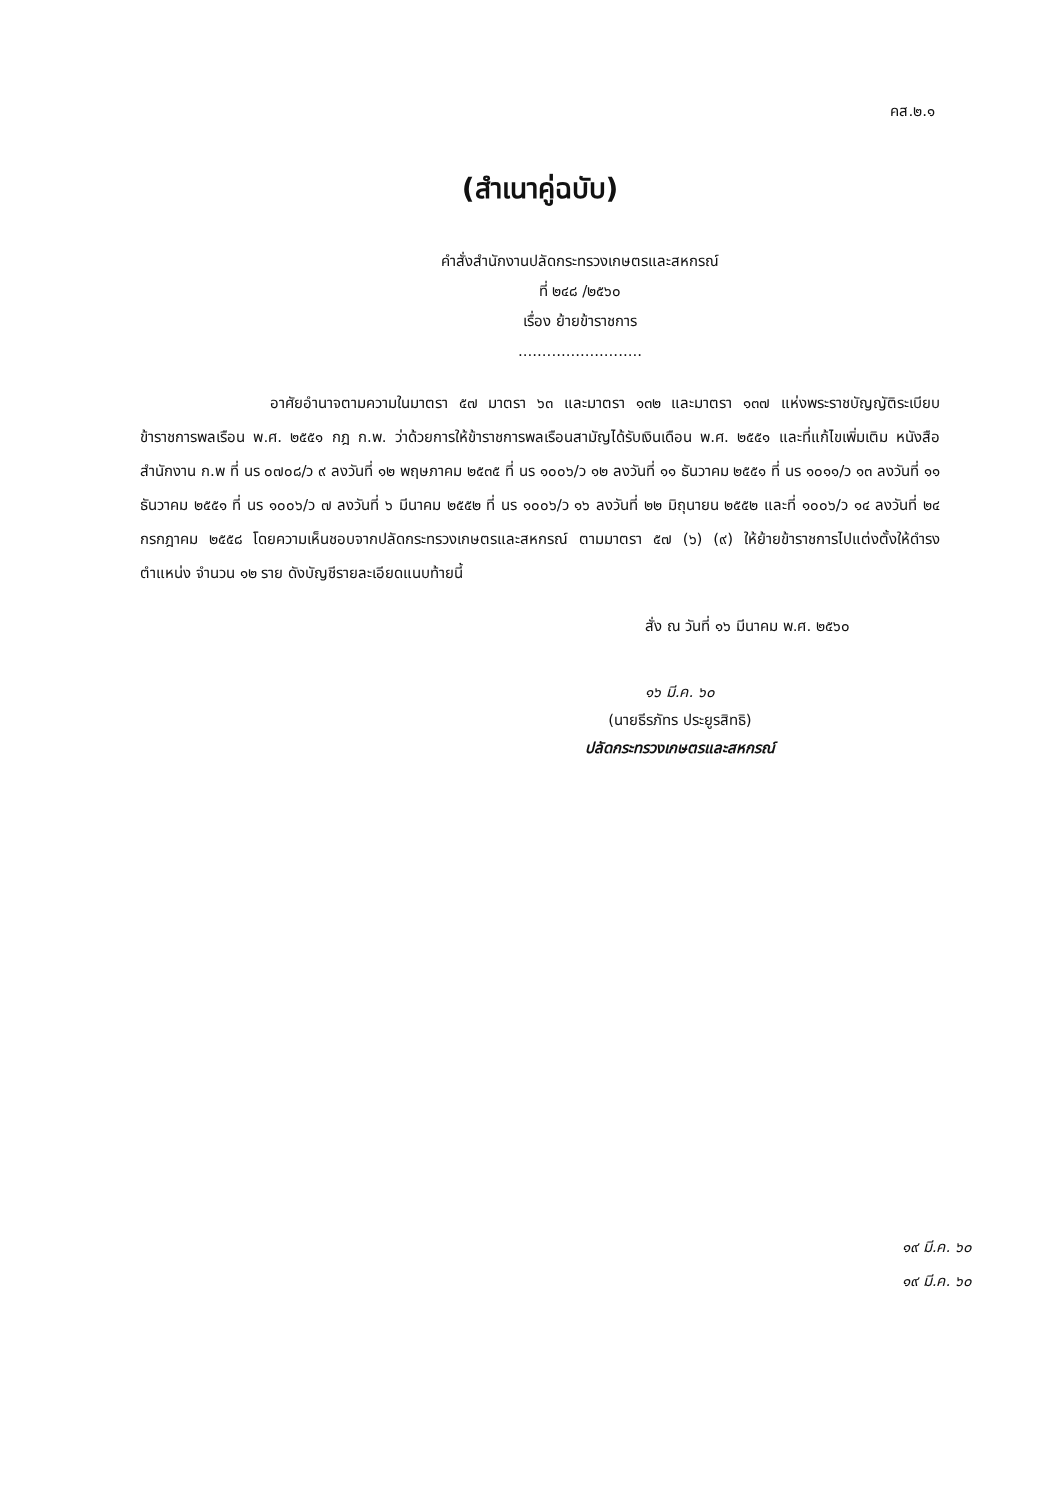คส.๒.๑
(สำเนาคู่ฉบับ)
คำสั่งสำนักงานปลัดกระทรวงเกษตรและสหกรณ์
ที่ ๒๔๘ /๒๕๖๐
เรื่อง ย้ายข้าราชการ
..........................
อาศัยอำนาจตามความในมาตรา ๕๗ มาตรา ๖๓ และมาตรา ๑๓๒ และมาตรา ๑๓๗ แห่งพระราชบัญญัติระเบียบข้าราชการพลเรือน พ.ศ. ๒๕๕๑ กฎ ก.พ. ว่าด้วยการให้ข้าราชการพลเรือนสามัญได้รับเงินเดือน พ.ศ. ๒๕๕๑ และที่แก้ไขเพิ่มเติม หนังสือสำนักงาน ก.พ ที่ นร ๐๗๐๘/ว ๙ ลงวันที่ ๑๒ พฤษภาคม ๒๕๓๕ ที่ นร ๑๐๐๖/ว ๑๒ ลงวันที่ ๑๑ ธันวาคม ๒๕๕๑ ที่ นร ๑๐๑๑/ว ๑๓ ลงวันที่ ๑๑ ธันวาคม ๒๕๕๑ ที่ นร ๑๐๐๖/ว ๗ ลงวันที่ ๖ มีนาคม ๒๕๕๒ ที่ นร ๑๐๐๖/ว ๑๖ ลงวันที่ ๒๒ มิถุนายน ๒๕๕๒ และที่ ๑๐๐๖/ว ๑๔ ลงวันที่ ๒๔ กรกฎาคม ๒๕๕๘ โดยความเห็นชอบจากปลัดกระทรวงเกษตรและสหกรณ์ ตามมาตรา ๕๗ (๖) (๙) ให้ย้ายข้าราชการไปแต่งตั้งให้ดำรงตำแหน่ง จำนวน ๑๒ ราย ดังบัญชีรายละเอียดแนบท้ายนี้
สั่ง ณ วันที่ ๑๖ มีนาคม พ.ศ. ๒๕๖๐
๑๖ มี.ค. ๖๐
(นายธีรภัทร ประยูรสิทธิ)
ปลัดกระทรวงเกษตรและสหกรณ์
๑๙ มี.ค. ๖๐
๑๙ มี.ค. ๖๐